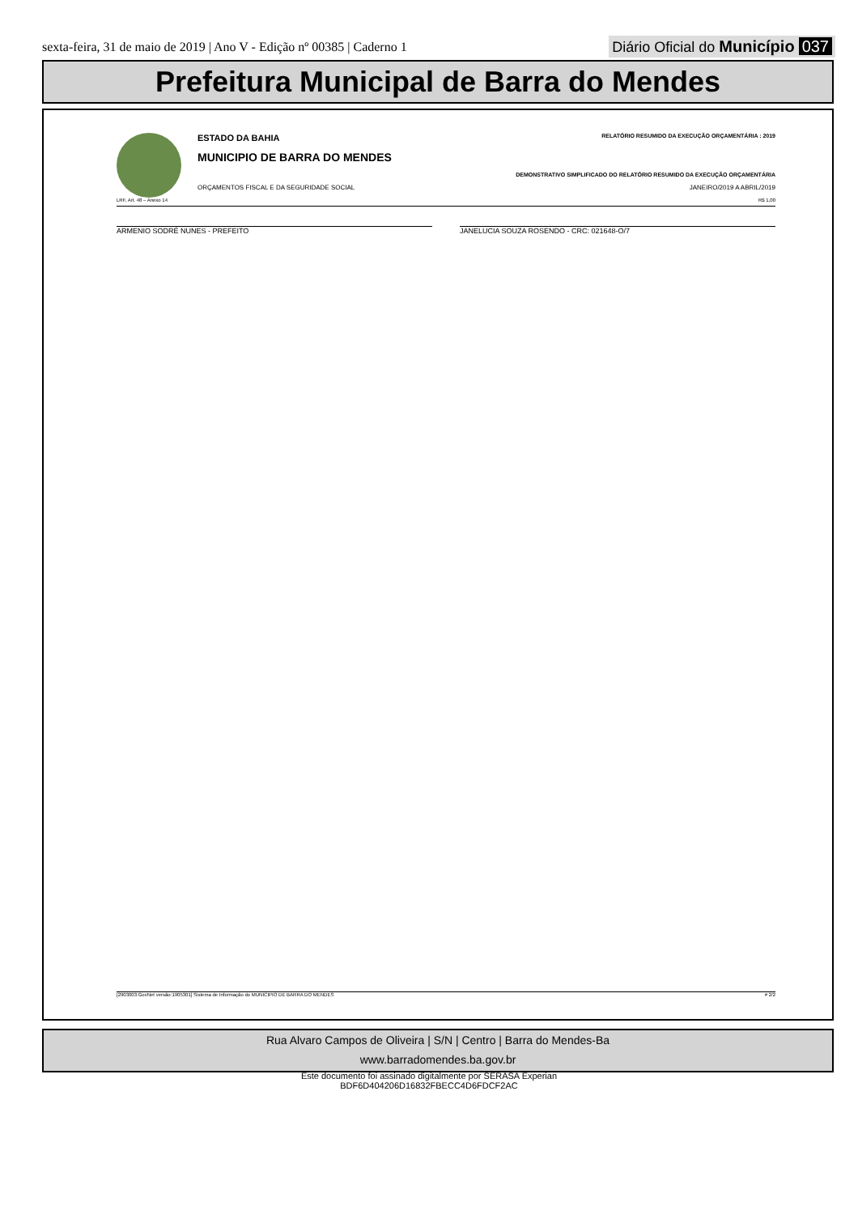sexta-feira, 31 de maio de 2019 | Ano V - Edição nº 00385 | Caderno 1 Diário Oficial do Município 037
Prefeitura Municipal de Barra do Mendes
ESTADO DA BAHIA RELATÓRIO RESUMIDO DA EXECUÇÃO ORÇAMENTÁRIA : 2019
MUNICIPIO DE BARRA DO MENDES
DEMONSTRATIVO SIMPLIFICADO DO RELATÓRIO RESUMIDO DA EXECUÇÃO ORÇAMENTÁRIA
ORÇAMENTOS FISCAL E DA SEGURIDADE SOCIAL JANEIRO/2019 A ABRIL/2019
LRF, Art. 48 – Anexo 14 R$ 1,00
ARMENIO SODRÉ NUNES - PREFEITO JANELUCIA SOUZA ROSENDO - CRC: 021648-O/7
[2903003:GovNet versão:1905301] Sistema de Informação do MUNICIPIO DE BARRA DO MENDES # 2/2
Rua Alvaro Campos de Oliveira | S/N | Centro | Barra do Mendes-Ba
www.barradomendes.ba.gov.br
Este documento foi assinado digitalmente por SERASA Experian
BDF6D404206D16832FBECC4D6FDCF2AC